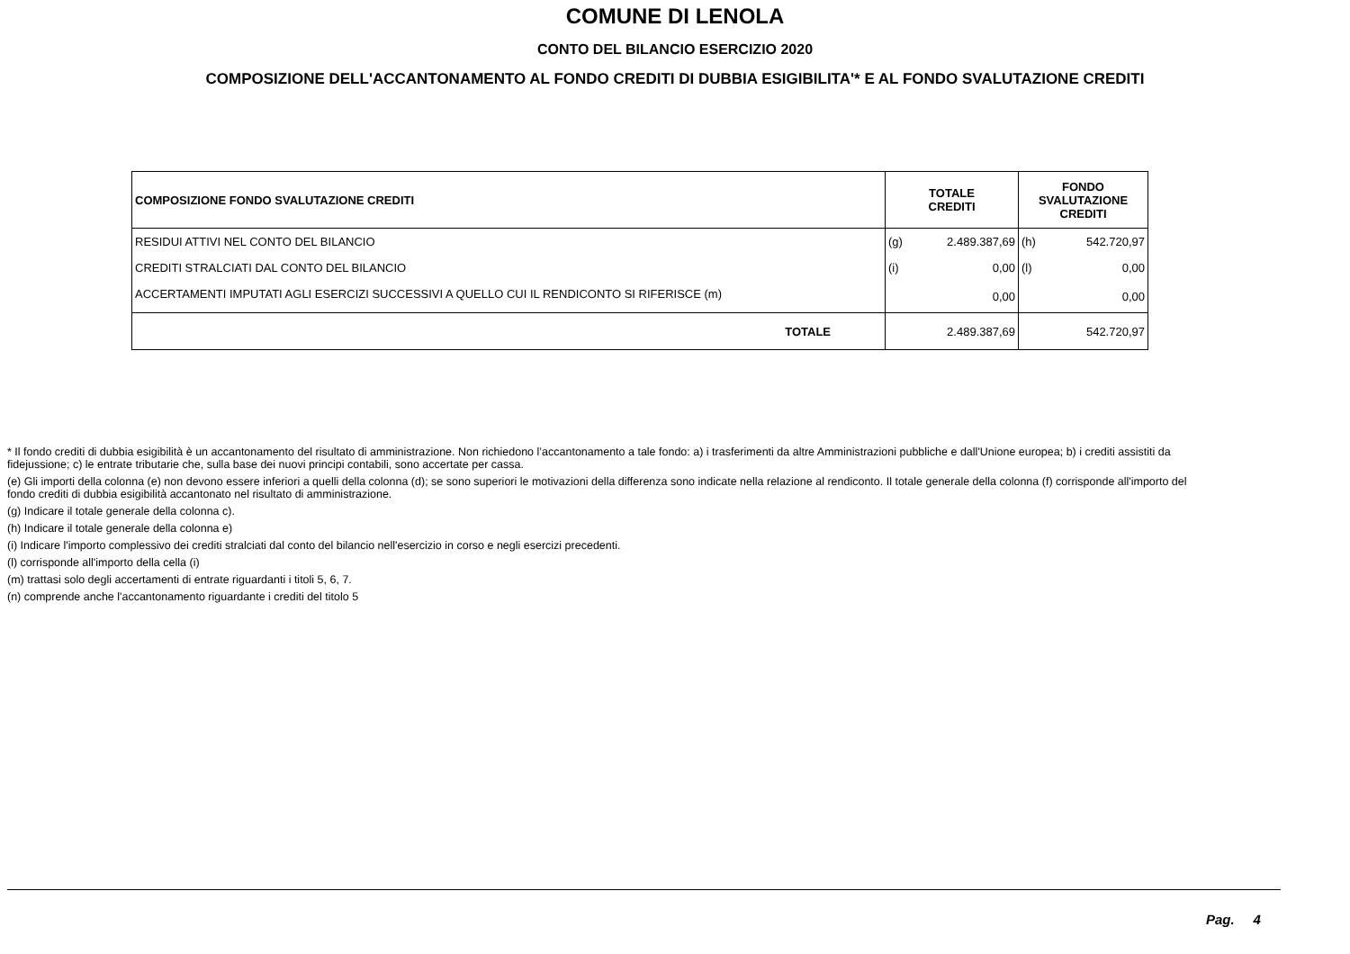COMUNE DI LENOLA
CONTO DEL BILANCIO ESERCIZIO 2020
COMPOSIZIONE DELL'ACCANTONAMENTO AL FONDO CREDITI DI DUBBIA ESIGIBILITA'* E AL FONDO SVALUTAZIONE CREDITI
| COMPOSIZIONE FONDO SVALUTAZIONE CREDITI | TOTALE CREDITI | | FONDO SVALUTAZIONE CREDITI | |
| --- | --- | --- | --- | --- |
| RESIDUI ATTIVI NEL CONTO DEL BILANCIO | (g) | 2.489.387,69 | (h) | 542.720,97 |
| CREDITI STRALCIATI DAL CONTO DEL BILANCIO | (i) | 0,00 | (l) | 0,00 |
| ACCERTAMENTI IMPUTATI AGLI ESERCIZI SUCCESSIVI A QUELLO CUI IL RENDICONTO SI RIFERISCE (m) | | 0,00 | | 0,00 |
| TOTALE | | 2.489.387,69 | | 542.720,97 |
* Il fondo crediti di dubbia esigibilità è un accantonamento del risultato di amministrazione. Non richiedono l’accantonamento a tale fondo: a) i trasferimenti da altre Amministrazioni pubbliche e dall'Unione europea; b) i crediti assistiti da fidejussione; c) le entrate tributarie che, sulla base dei nuovi principi contabili, sono accertate per cassa.
(e) Gli importi della colonna (e) non devono essere inferiori a quelli della colonna (d); se sono superiori le motivazioni della differenza sono indicate nella relazione al rendiconto. Il totale generale della colonna (f) corrisponde all'importo del fondo crediti di dubbia esigibilità accantonato nel risultato di amministrazione.
(g) Indicare il totale generale della colonna c).
(h) Indicare il totale generale della colonna e)
(i) Indicare l'importo complessivo dei crediti stralciati dal conto del bilancio nell'esercizio in corso e negli esercizi precedenti.
(l) corrisponde all'importo della cella (i)
(m) trattasi solo degli accertamenti di entrate riguardanti i titoli 5, 6, 7.
(n) comprende anche l'accantonamento riguardante i crediti del titolo 5
Pag. 4